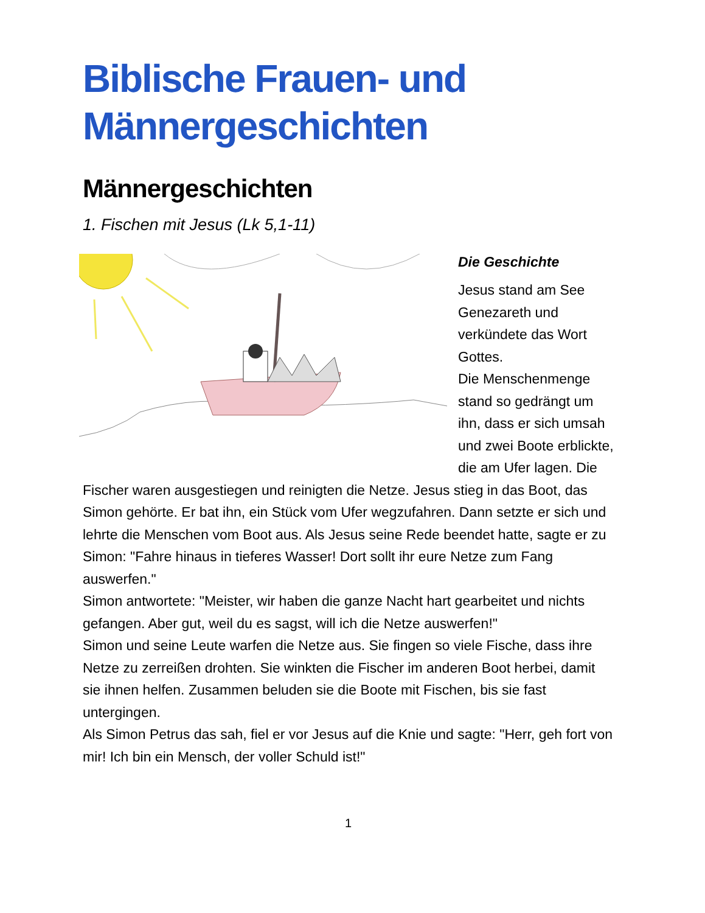Biblische Frauen- und Männergeschichten
Männergeschichten
1. Fischen mit Jesus (Lk 5,1-11)
Die Geschichte
Jesus stand am See Genezareth und verkündete das Wort Gottes.
Die Menschenmenge stand so gedrängt um ihn, dass er sich umsah und zwei Boote erblickte, die am Ufer lagen. Die Fischer waren ausgestiegen und reinigten die Netze. Jesus stieg in das Boot, das Simon gehörte. Er bat ihn, ein Stück vom Ufer wegzufahren. Dann setzte er sich und lehrte die Menschen vom Boot aus. Als Jesus seine Rede beendet hatte, sagte er zu Simon: "Fahre hinaus in tieferes Wasser! Dort sollt ihr eure Netze zum Fang auswerfen."
Simon antwortete: "Meister, wir haben die ganze Nacht hart gearbeitet und nichts gefangen. Aber gut, weil du es sagst, will ich die Netze auswerfen!"
Simon und seine Leute warfen die Netze aus. Sie fingen so viele Fische, dass ihre Netze zu zerreißen drohten. Sie winkten die Fischer im anderen Boot herbei, damit sie ihnen helfen. Zusammen beluden sie die Boote mit Fischen, bis sie fast untergingen.
Als Simon Petrus das sah, fiel er vor Jesus auf die Knie und sagte: "Herr, geh fort von mir! Ich bin ein Mensch, der voller Schuld ist!"
1